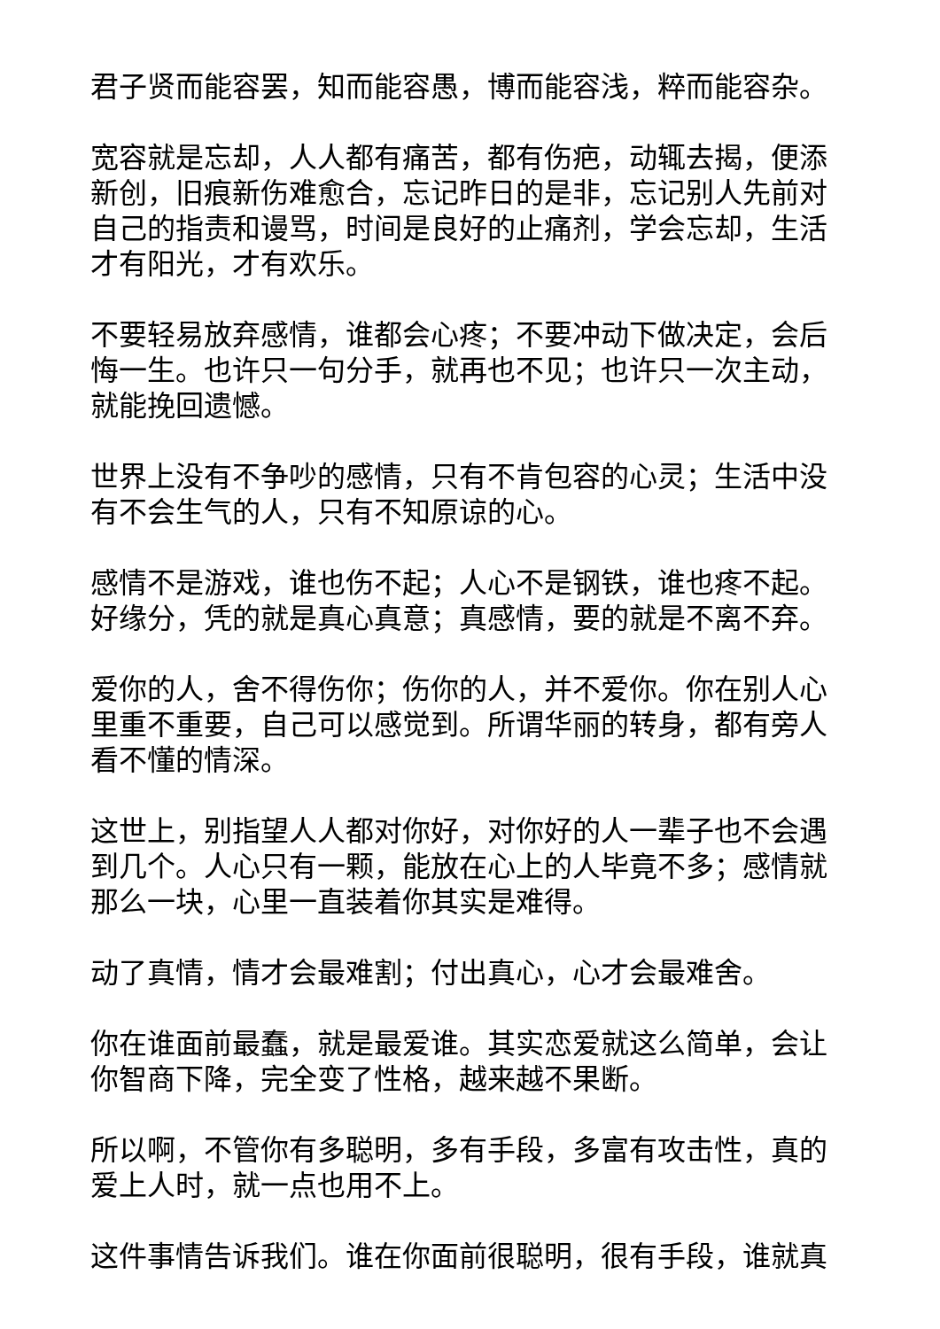君子贤而能容罢，知而能容愚，博而能容浅，粹而能容杂。
宽容就是忘却，人人都有痛苦，都有伤疤，动辄去揭，便添新创，旧痕新伤难愈合，忘记昨日的是非，忘记别人先前对自己的指责和谩骂，时间是良好的止痛剂，学会忘却，生活才有阳光，才有欢乐。
不要轻易放弃感情，谁都会心疼；不要冲动下做决定，会后悔一生。也许只一句分手，就再也不见；也许只一次主动，就能挽回遗憾。
世界上没有不争吵的感情，只有不肯包容的心灵；生活中没有不会生气的人，只有不知原谅的心。
感情不是游戏，谁也伤不起；人心不是钢铁，谁也疼不起。好缘分，凭的就是真心真意；真感情，要的就是不离不弃。
爱你的人，舍不得伤你；伤你的人，并不爱你。你在别人心里重不重要，自己可以感觉到。所谓华丽的转身，都有旁人看不懂的情深。
这世上，别指望人人都对你好，对你好的人一辈子也不会遇到几个。人心只有一颗，能放在心上的人毕竟不多；感情就那么一块，心里一直装着你其实是难得。
动了真情，情才会最难割；付出真心，心才会最难舍。
你在谁面前最蠢，就是最爱谁。其实恋爱就这么简单，会让你智商下降，完全变了性格，越来越不果断。
所以啊，不管你有多聪明，多有手段，多富有攻击性，真的爱上人时，就一点也用不上。
这件事情告诉我们。谁在你面前很聪明，很有手段，谁就真